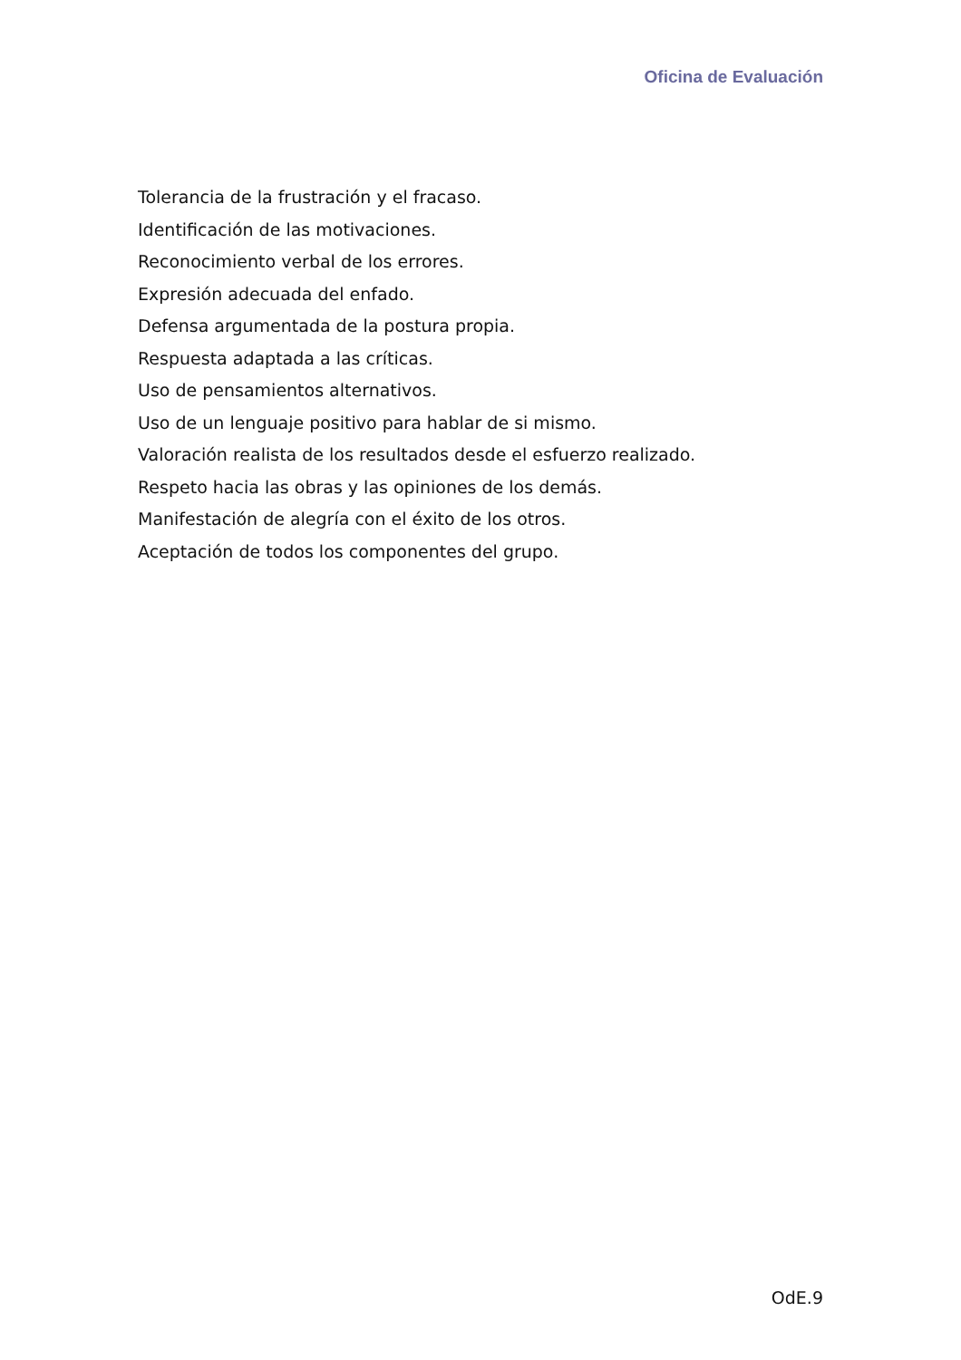Oficina de Evaluación
Tolerancia de la frustración y el fracaso.
Identificación de las motivaciones.
Reconocimiento verbal de los errores.
Expresión adecuada del enfado.
Defensa argumentada de la postura propia.
Respuesta adaptada a las críticas.
Uso de pensamientos alternativos.
Uso de un lenguaje positivo para hablar de si mismo.
Valoración realista de los resultados desde el esfuerzo realizado.
Respeto hacia las obras y las opiniones de los demás.
Manifestación de alegría con el éxito de los otros.
Aceptación de todos los componentes del grupo.
OdE.9